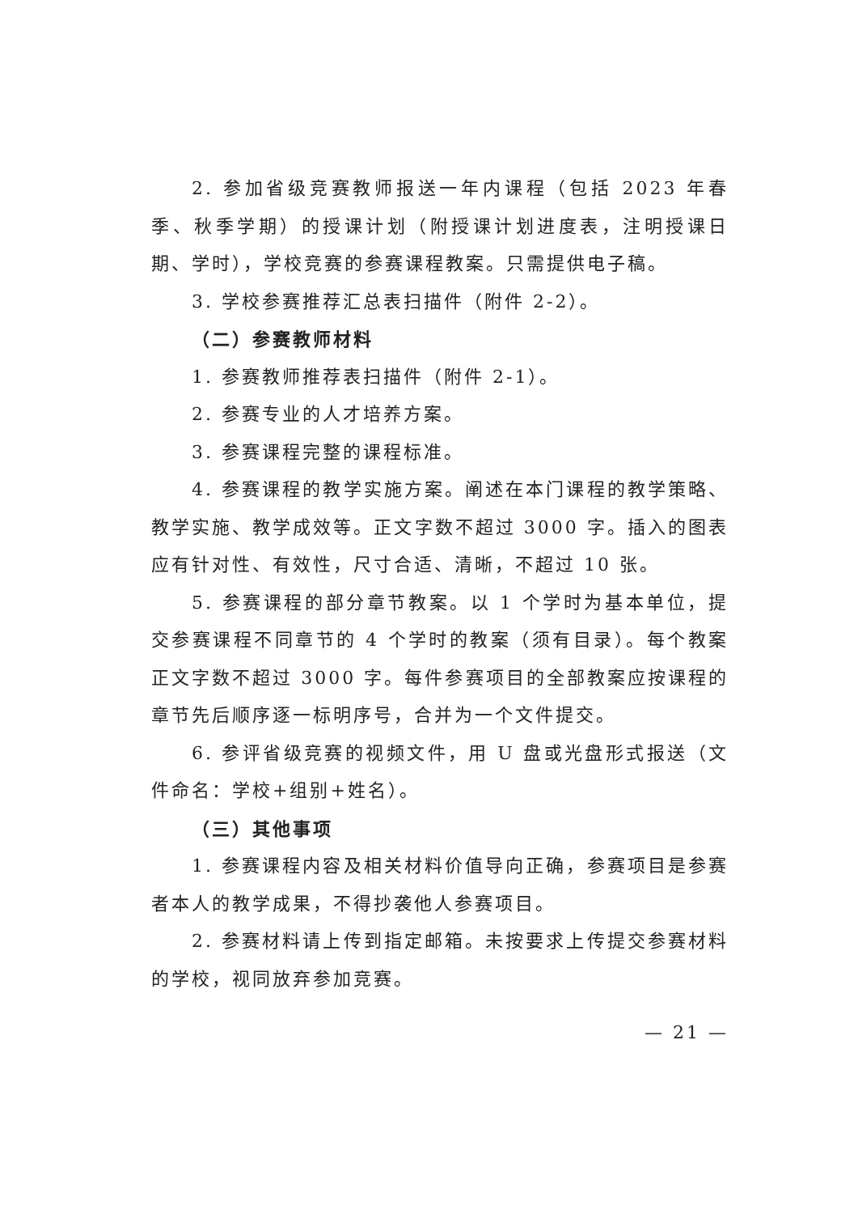2. 参加省级竞赛教师报送一年内课程（包括 2023 年春季、秋季学期）的授课计划（附授课计划进度表，注明授课日期、学时），学校竞赛的参赛课程教案。只需提供电子稿。
3. 学校参赛推荐汇总表扫描件（附件 2-2）。
（二）参赛教师材料
1. 参赛教师推荐表扫描件（附件 2-1）。
2. 参赛专业的人才培养方案。
3. 参赛课程完整的课程标准。
4. 参赛课程的教学实施方案。阐述在本门课程的教学策略、教学实施、教学成效等。正文字数不超过 3000 字。插入的图表应有针对性、有效性，尺寸合适、清晰，不超过 10 张。
5. 参赛课程的部分章节教案。以 1 个学时为基本单位，提交参赛课程不同章节的 4 个学时的教案（须有目录）。每个教案正文字数不超过 3000 字。每件参赛项目的全部教案应按课程的章节先后顺序逐一标明序号，合并为一个文件提交。
6. 参评省级竞赛的视频文件，用 U 盘或光盘形式报送（文件命名：学校+组别+姓名）。
（三）其他事项
1. 参赛课程内容及相关材料价值导向正确，参赛项目是参赛者本人的教学成果，不得抄袭他人参赛项目。
2. 参赛材料请上传到指定邮箱。未按要求上传提交参赛材料的学校，视同放弃参加竞赛。
— 21 —